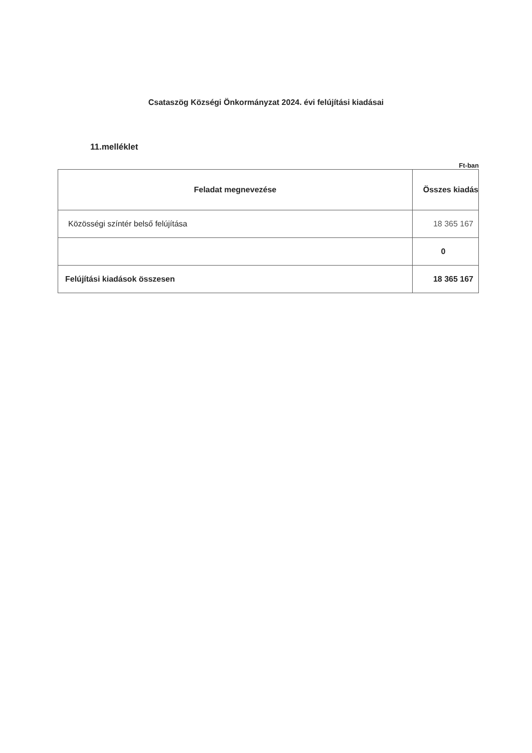Csataszög Községi Önkormányzat 2024. évi felújítási kiadásai
11.melléklet
Ft-ban
| Feladat megnevezése | Összes kiadás |
| --- | --- |
| Közösségi színtér belső felújítása | 18 365 167 |
| | 0 |
| Felújítási kiadások összesen | 18 365 167 |